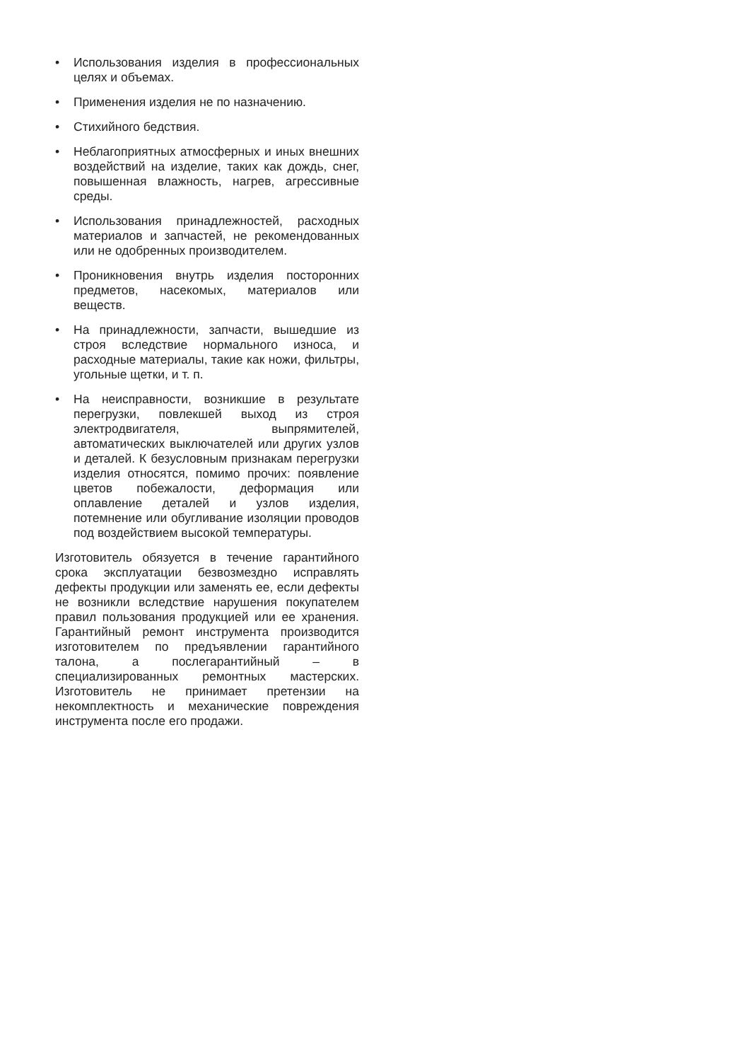• Использования изделия в профессиональных целях и объемах.
• Применения изделия не по назначению.
• Стихийного бедствия.
• Неблагоприятных атмосферных и иных внешних воздействий на изделие, таких как дождь, снег, повышенная влажность, нагрев, агрессивные среды.
• Использования принадлежностей, расходных материалов и запчастей, не рекомендованных или не одобренных производителем.
• Проникновения внутрь изделия посторонних предметов, насекомых, материалов или веществ.
• На принадлежности, запчасти, вышедшие из строя вследствие нормального износа, и расходные материалы, такие как ножи, фильтры, угольные щетки, и т. п.
• На неисправности, возникшие в результате перегрузки, повлекшей выход из строя электродвигателя, выпрямителей, автоматических выключателей или других узлов и деталей. К безусловным признакам перегрузки изделия относятся, помимо прочих: появление цветов побежалости, деформация или оплавление деталей и узлов изделия, потемнение или обугливание изоляции проводов под воздействием высокой температуры.
Изготовитель обязуется в течение гарантийного срока эксплуатации безвозмездно исправлять дефекты продукции или заменять ее, если дефекты не возникли вследствие нарушения покупателем правил пользования продукцией или ее хранения. Гарантийный ремонт инструмента производится изготовителем по предъявлении гарантийного талона, а послегарантийный – в специализированных ремонтных мастерских. Изготовитель не принимает претензии на некомплектность и механические повреждения инструмента после его продажи.